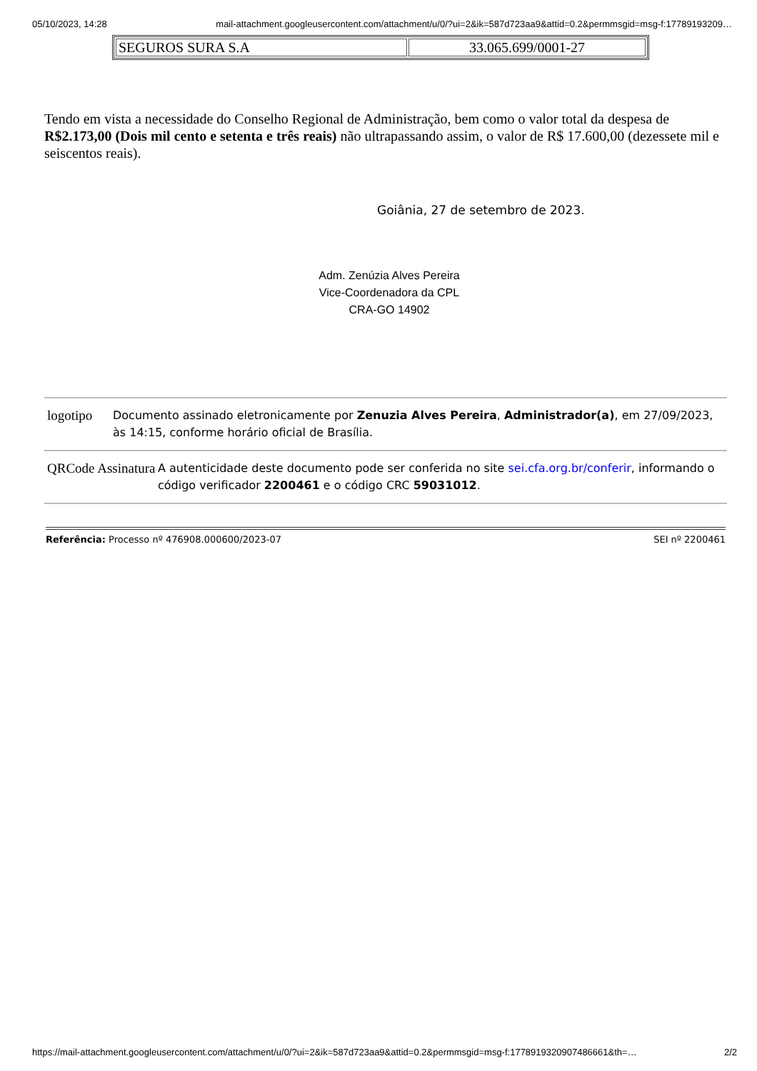05/10/2023, 14:28 mail-attachment.googleusercontent.com/attachment/u/0/?ui=2&ik=587d723aa9&attid=0.2&permmsgid=msg-f:17789193209…
| SEGUROS SURA S.A | 33.065.699/0001-27 |
Tendo em vista a necessidade do Conselho Regional de Administração, bem como o valor total da despesa de R$2.173,00 (Dois mil cento e setenta e três reais) não ultrapassando assim, o valor de R$ 17.600,00 (dezessete mil e seiscentos reais).
Goiânia, 27 de setembro de 2023.
Adm. Zenúzia Alves Pereira
Vice-Coordenadora da CPL
CRA-GO 14902
logotipo
Documento assinado eletronicamente por Zenuzia Alves Pereira, Administrador(a), em 27/09/2023, às 14:15, conforme horário oficial de Brasília.
QRCode Assinatura
A autenticidade deste documento pode ser conferida no site sei.cfa.org.br/conferir, informando o código verificador 2200461 e o código CRC 59031012.
Referência: Processo nº 476908.000600/2023-07 SEI nº 2200461
https://mail-attachment.googleusercontent.com/attachment/u/0/?ui=2&ik=587d723aa9&attid=0.2&permmsgid=msg-f:1778919320907486661&th=… 2/2